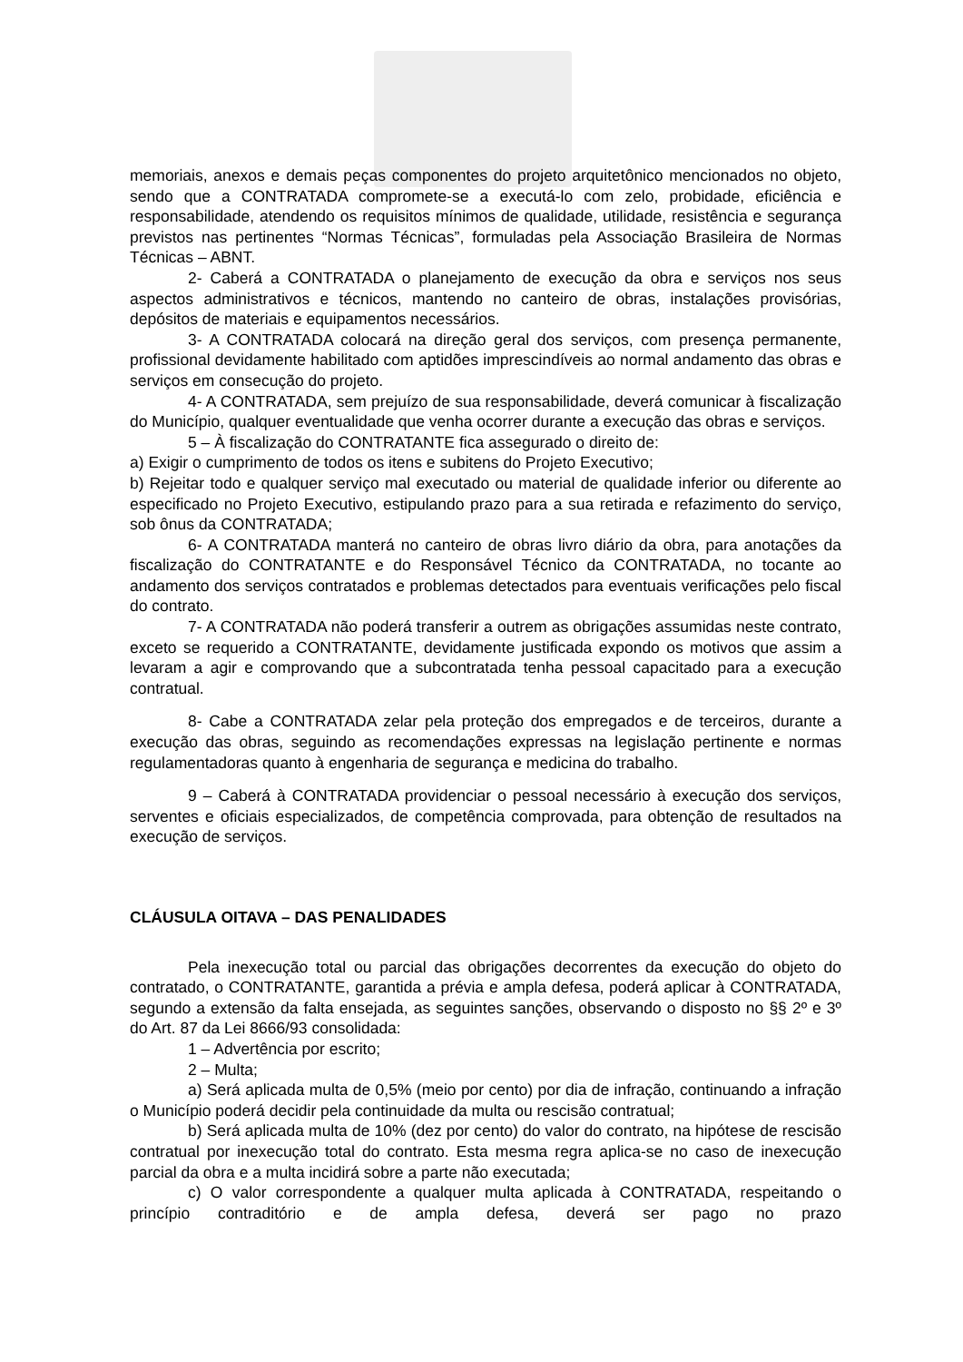memoriais, anexos e demais peças componentes do projeto arquitetônico mencionados no objeto, sendo que a CONTRATADA compromete-se a executá-lo com zelo, probidade, eficiência e responsabilidade, atendendo os requisitos mínimos de qualidade, utilidade, resistência e segurança previstos nas pertinentes “Normas Técnicas”, formuladas pela Associação Brasileira de Normas Técnicas – ABNT.
2- Caberá a CONTRATADA o planejamento de execução da obra e serviços nos seus aspectos administrativos e técnicos, mantendo no canteiro de obras, instalações provisórias, depósitos de materiais e equipamentos necessários.
3- A CONTRATADA colocará na direção geral dos serviços, com presença permanente, profissional devidamente habilitado com aptidões imprescindíveis ao normal andamento das obras e serviços em consecução do projeto.
4- A CONTRATADA, sem prejuízo de sua responsabilidade, deverá comunicar à fiscalização do Município, qualquer eventualidade que venha ocorrer durante a execução das obras e serviços.
5 – À fiscalização do CONTRATANTE fica assegurado o direito de:
a) Exigir o cumprimento de todos os itens e subitens do Projeto Executivo;
b) Rejeitar todo e qualquer serviço mal executado ou material de qualidade inferior ou diferente ao especificado no Projeto Executivo, estipulando prazo para a sua retirada e refazimento do serviço, sob ônus da CONTRATADA;
6- A CONTRATADA manterá no canteiro de obras livro diário da obra, para anotações da fiscalização do CONTRATANTE e do Responsável Técnico da CONTRATADA, no tocante ao andamento dos serviços contratados e problemas detectados para eventuais verificações pelo fiscal do contrato.
7- A CONTRATADA não poderá transferir a outrem as obrigações assumidas neste contrato, exceto se requerido a CONTRATANTE, devidamente justificada expondo os motivos que assim a levaram a agir e comprovando que a subcontratada tenha pessoal capacitado para a execução contratual.
8- Cabe a CONTRATADA zelar pela proteção dos empregados e de terceiros, durante a execução das obras, seguindo as recomendações expressas na legislação pertinente e normas regulamentadoras quanto à engenharia de segurança e medicina do trabalho.
9 – Caberá à CONTRATADA providenciar o pessoal necessário à execução dos serviços, serventes e oficiais especializados, de competência comprovada, para obtenção de resultados na execução de serviços.
CLÁUSULA OITAVA – DAS PENALIDADES
Pela inexecução total ou parcial das obrigações decorrentes da execução do objeto do contratado, o CONTRATANTE, garantida a prévia e ampla defesa, poderá aplicar à CONTRATADA, segundo a extensão da falta ensejada, as seguintes sanções, observando o disposto no §§ 2º e 3º do Art. 87 da Lei 8666/93 consolidada:
1 – Advertência por escrito;
2 – Multa;
a) Será aplicada multa de 0,5% (meio por cento) por dia de infração, continuando a infração o Município poderá decidir pela continuidade da multa ou rescisão contratual;
b) Será aplicada multa de 10% (dez por cento) do valor do contrato, na hipótese de rescisão contratual por inexecução total do contrato. Esta mesma regra aplica-se no caso de inexecução parcial da obra e a multa incidirá sobre a parte não executada;
c) O valor correspondente a qualquer multa aplicada à CONTRATADA, respeitando o princípio contraditório e de ampla defesa, deverá ser pago no prazo